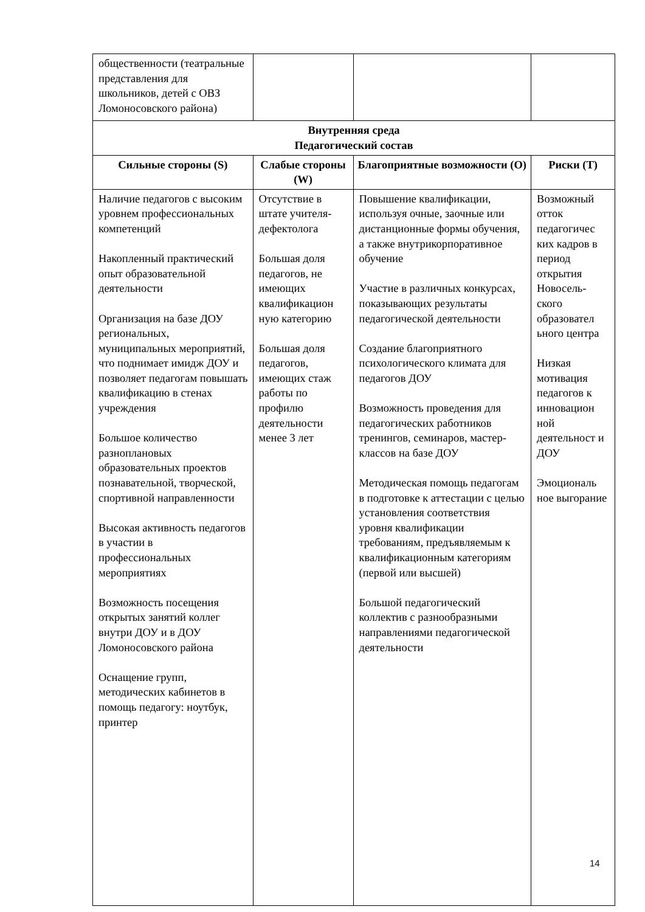| общественности (театральные представления для школьников, детей с ОВЗ Ломоносовского района) | | | |
| Внутренняя среда Педагогический состав | | | |
| Сильные стороны (S) | Слабые стороны (W) | Благоприятные возможности (O) | Риски (T) |
| Наличие педагогов с высоким уровнем профессиональных компетенций Накопленный практический опыт образовательной деятельности Организация на базе ДОУ региональных, муниципальных мероприятий, что поднимает имидж ДОУ и позволяет педагогам повышать квалификацию в стенах учреждения Большое количество разноплановых образовательных проектов познавательной, творческой, спортивной направленности Высокая активность педагогов в участии в профессиональных мероприятиях Возможность посещения открытых занятий коллег внутри ДОУ и в ДОУ Ломоносовского района Оснащение групп, методических кабинетов в помощь педагогу: ноутбук, принтер | Отсутствие в штате учителя-дефектолога Большая доля педагогов, не имеющих квалификацион ную категорию Большая доля педагогов, имеющих стаж работы по профилю деятельности менее 3 лет | Повышение квалификации, используя очные, заочные или дистанционные формы обучения, а также внутрикорпоративное обучение Участие в различных конкурсах, показывающих результаты педагогической деятельности Создание благоприятного психологического климата для педагогов ДОУ Возможность проведения для педагогических работников тренингов, семинаров, мастер-классов на базе ДОУ Методическая помощь педагогам в подготовке к аттестации с целью установления соответствия уровня квалификации требованиям, предъявляемым к квалификационным категориям (первой или высшей) Большой педагогический коллектив с разнообразными направлениями педагогической деятельности | Возможный отток педагогичес ких кадров в период открытия Новосель-ского образовател ьного центра Низкая мотивация педагогов к инновацион ной деятельност и ДОУ Эмоциональ ное выгорание |
14